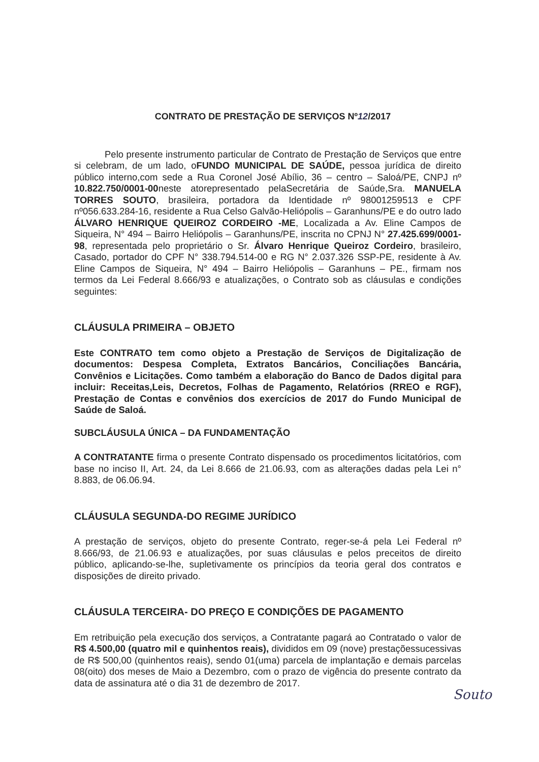CONTRATO DE PRESTAÇÃO DE SERVIÇOS Nº12/2017
Pelo presente instrumento particular de Contrato de Prestação de Serviços que entre si celebram, de um lado, oFUNDO MUNICIPAL DE SAÚDE, pessoa jurídica de direito público interno,com sede a Rua Coronel José Abílio, 36 – centro – Saloá/PE, CNPJ nº 10.822.750/0001-00neste atorepresentado pelaSecretária de Saúde,Sra. MANUELA TORRES SOUTO, brasileira, portadora da Identidade nº 98001259513 e CPF nº056.633.284-16, residente a Rua Celso Galvão-Heliópolis – Garanhuns/PE e do outro lado ÁLVARO HENRIQUE QUEIROZ CORDEIRO -ME, Localizada a Av. Eline Campos de Siqueira, N° 494 – Bairro Heliópolis – Garanhuns/PE, inscrita no CPNJ N° 27.425.699/0001-98, representada pelo proprietário o Sr. Álvaro Henrique Queiroz Cordeiro, brasileiro, Casado, portador do CPF N° 338.794.514-00 e RG N° 2.037.326 SSP-PE, residente à Av. Eline Campos de Siqueira, N° 494 – Bairro Heliópolis – Garanhuns – PE., firmam nos termos da Lei Federal 8.666/93 e atualizações, o Contrato sob as cláusulas e condições seguintes:
CLÁUSULA PRIMEIRA – OBJETO
Este CONTRATO tem como objeto a Prestação de Serviços de Digitalização de documentos: Despesa Completa, Extratos Bancários, Conciliações Bancária, Convênios e Licitações. Como também a elaboração do Banco de Dados digital para incluir: Receitas,Leis, Decretos, Folhas de Pagamento, Relatórios (RREO e RGF), Prestação de Contas e convênios dos exercícios de 2017 do Fundo Municipal de Saúde de Saloá.
SUBCLÁUSULA ÚNICA – DA FUNDAMENTAÇÃO
A CONTRATANTE firma o presente Contrato dispensado os procedimentos licitatórios, com base no inciso II, Art. 24, da Lei 8.666 de 21.06.93, com as alterações dadas pela Lei n° 8.883, de 06.06.94.
CLÁUSULA SEGUNDA-DO REGIME JURÍDICO
A prestação de serviços, objeto do presente Contrato, reger-se-á pela Lei Federal nº 8.666/93, de 21.06.93 e atualizações, por suas cláusulas e pelos preceitos de direito público, aplicando-se-lhe, supletivamente os princípios da teoria geral dos contratos e disposições de direito privado.
CLÁUSULA TERCEIRA- DO PREÇO E CONDIÇÕES DE PAGAMENTO
Em retribuição pela execução dos serviços, a Contratante pagará ao Contratado o valor de R$ 4.500,00 (quatro mil e quinhentos reais), divididos em 09 (nove) prestaçõessucessivas de R$ 500,00 (quinhentos reais), sendo 01(uma) parcela de implantação e demais parcelas 08(oito) dos meses de Maio a Dezembro, com o prazo de vigência do presente contrato da data de assinatura até o dia 31 de dezembro de 2017.
Souto